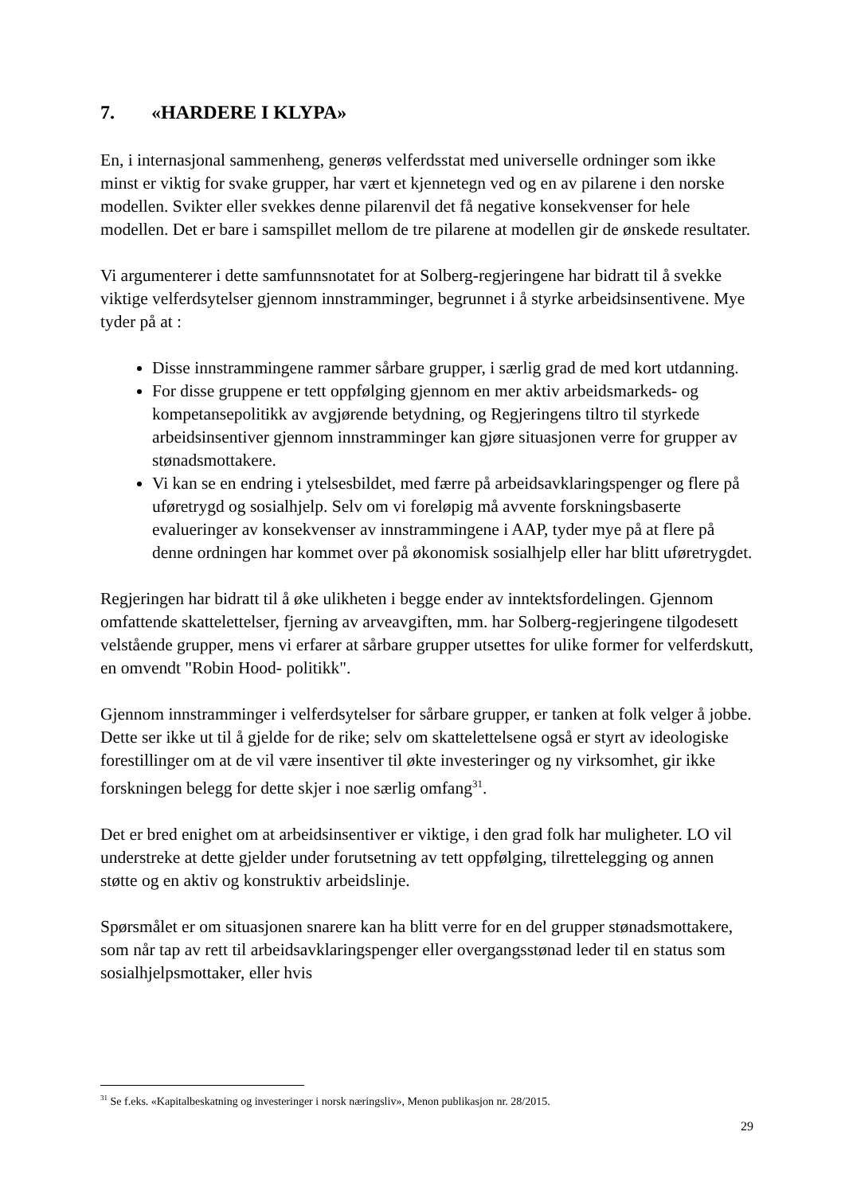7. «HARDERE I KLYPA»
En, i internasjonal sammenheng, generøs velferdsstat med universelle ordninger som ikke minst er viktig for svake grupper, har vært et kjennetegn ved og en av pilarene i den norske modellen. Svikter eller svekkes denne pilarenvil det få negative konsekvenser for hele modellen. Det er bare i samspillet mellom de tre pilarene at modellen gir de ønskede resultater.
Vi argumenterer i dette samfunnsnotatet for at Solberg-regjeringene har bidratt til å svekke viktige velferdsytelser gjennom innstramminger, begrunnet i å styrke arbeidsinsentivene. Mye tyder på at :
Disse innstrammingene rammer sårbare grupper, i særlig grad de med kort utdanning.
For disse gruppene er tett oppfølging gjennom en mer aktiv arbeidsmarkeds- og kompetansepolitikk av avgjørende betydning, og Regjeringens tiltro til styrkede arbeidsinsentiver gjennom innstramminger kan gjøre situasjonen verre for grupper av stønadsmottakere.
Vi kan se en endring i ytelsesbildet, med færre på arbeidsavklaringspenger og flere på uføretrygd og sosialhjelp. Selv om vi foreløpig må avvente forskningsbaserte evalueringer av konsekvenser av innstrammingene i AAP, tyder mye på at flere på denne ordningen har kommet over på økonomisk sosialhjelp eller har blitt uføretrygdet.
Regjeringen har bidratt til å øke ulikheten i begge ender av inntektsfordelingen. Gjennom omfattende skattelettelser, fjerning av arveavgiften, mm. har Solberg-regjeringene tilgodesett velstående grupper, mens vi erfarer at sårbare grupper utsettes for ulike former for velferdskutt, en omvendt "Robin Hood- politikk".
Gjennom innstramminger i velferdsytelser for sårbare grupper, er tanken at folk velger å jobbe. Dette ser ikke ut til å gjelde for de rike; selv om skattelettelsene også er styrt av ideologiske forestillinger om at de vil være insentiver til økte investeringer og ny virksomhet, gir ikke forskningen belegg for dette skjer i noe særlig omfang<sup>31</sup>.
Det er bred enighet om at arbeidsinsentiver er viktige, i den grad folk har muligheter. LO vil understreke at dette gjelder under forutsetning av tett oppfølging, tilrettelegging og annen støtte og en aktiv og konstruktiv arbeidslinje.
Spørsmålet er om situasjonen snarere kan ha blitt verre for en del grupper stønadsmottakere, som når tap av rett til arbeidsavklaringspenger eller overgangsstønad leder til en status som sosialhjelpsmottaker, eller hvis
<sup>31</sup> Se f.eks. «Kapitalbeskatning og investeringer i norsk næringsliv», Menon publikasjon nr. 28/2015.
29